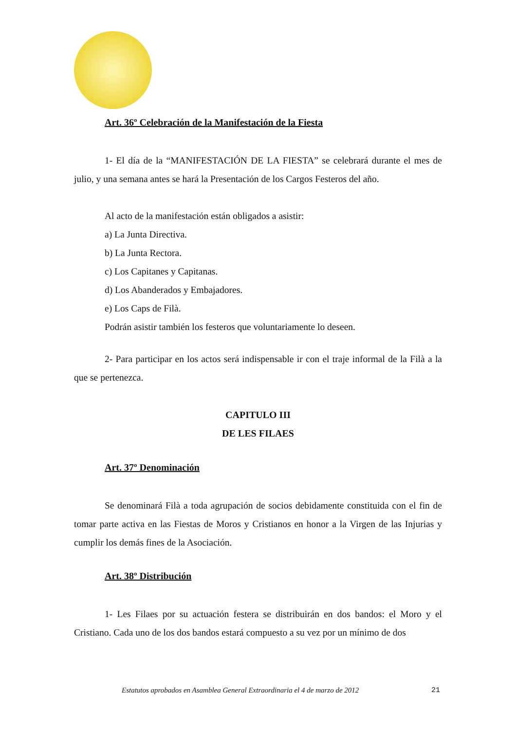Art. 36º Celebración de la Manifestación de la Fiesta
1- El día de la “MANIFESTACIÓN DE LA FIESTA” se celebrará durante el mes de julio, y una semana antes se hará la Presentación de los Cargos Festeros del año.
Al acto de la manifestación están obligados a asistir:
a) La Junta Directiva.
b) La Junta Rectora.
c) Los Capitanes y Capitanas.
d) Los Abanderados y Embajadores.
e) Los Caps de Filà.
Podrán asistir también los festeros que voluntariamente lo deseen.
2- Para participar en los actos será indispensable ir con el traje informal de la Filà a la que se pertenezca.
CAPITULO III
DE LES FILAES
Art. 37º Denominación
Se denominará Filà a toda agrupación de socios debidamente constituida con el fin de tomar parte activa en las Fiestas de Moros y Cristianos en honor a la Virgen de las Injurias y cumplir los demás fines de la Asociación.
Art. 38º Distribución
1- Les Filaes por su actuación festera se distribuirán en dos bandos: el Moro y el Cristiano. Cada uno de los dos bandos estará compuesto a su vez por un mínimo de dos
Estatutos aprobados en Asamblea General Extraordinaria el 4 de marzo de 2012
21